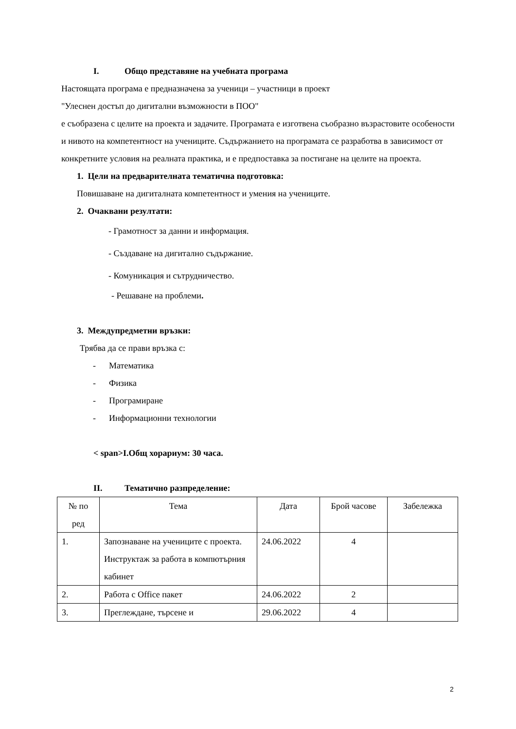I. Общо представяне на учебната програма
Настоящата програма е предназначена за ученици – участници в проект
"Улеснен достъп до дигитални възможности в ПОО"
е съобразена с целите на проекта и задачите. Програмата е изготвена съобразно възрастовите особености и нивото на компетентност на учениците. Съдържанието на програмата се разработва в зависимост от конкретните условия на реалната практика, и е предпоставка за постигане на целите на проекта.
1. Цели на предварителната тематична подготовка:
Повишаване на дигиталната компетентност и умения на учениците.
2. Очаквани резултати:
- Грамотност за данни и информация.
- Създаване на дигитално съдържание.
- Комуникация и сътрудничество.
- Решаване на проблеми.
3. Междупредметни връзки:
Трябва да се прави връзка с:
- Математика
- Физика
- Програмиране
- Информационни технологии
< span>I.Общ хорариум: 30 часа.
II. Тематично разпределение:
| № по ред | Тема | Дата | Брой часове | Забележка |
| --- | --- | --- | --- | --- |
| 1. | Запознаване на учениците с проекта. Инструктаж за работа в компютърния кабинет | 24.06.2022 | 4 | |
| 2. | Работа с Office пакет | 24.06.2022 | 2 | |
| 3. | Преглеждане, търсене и | 29.06.2022 | 4 | |
2